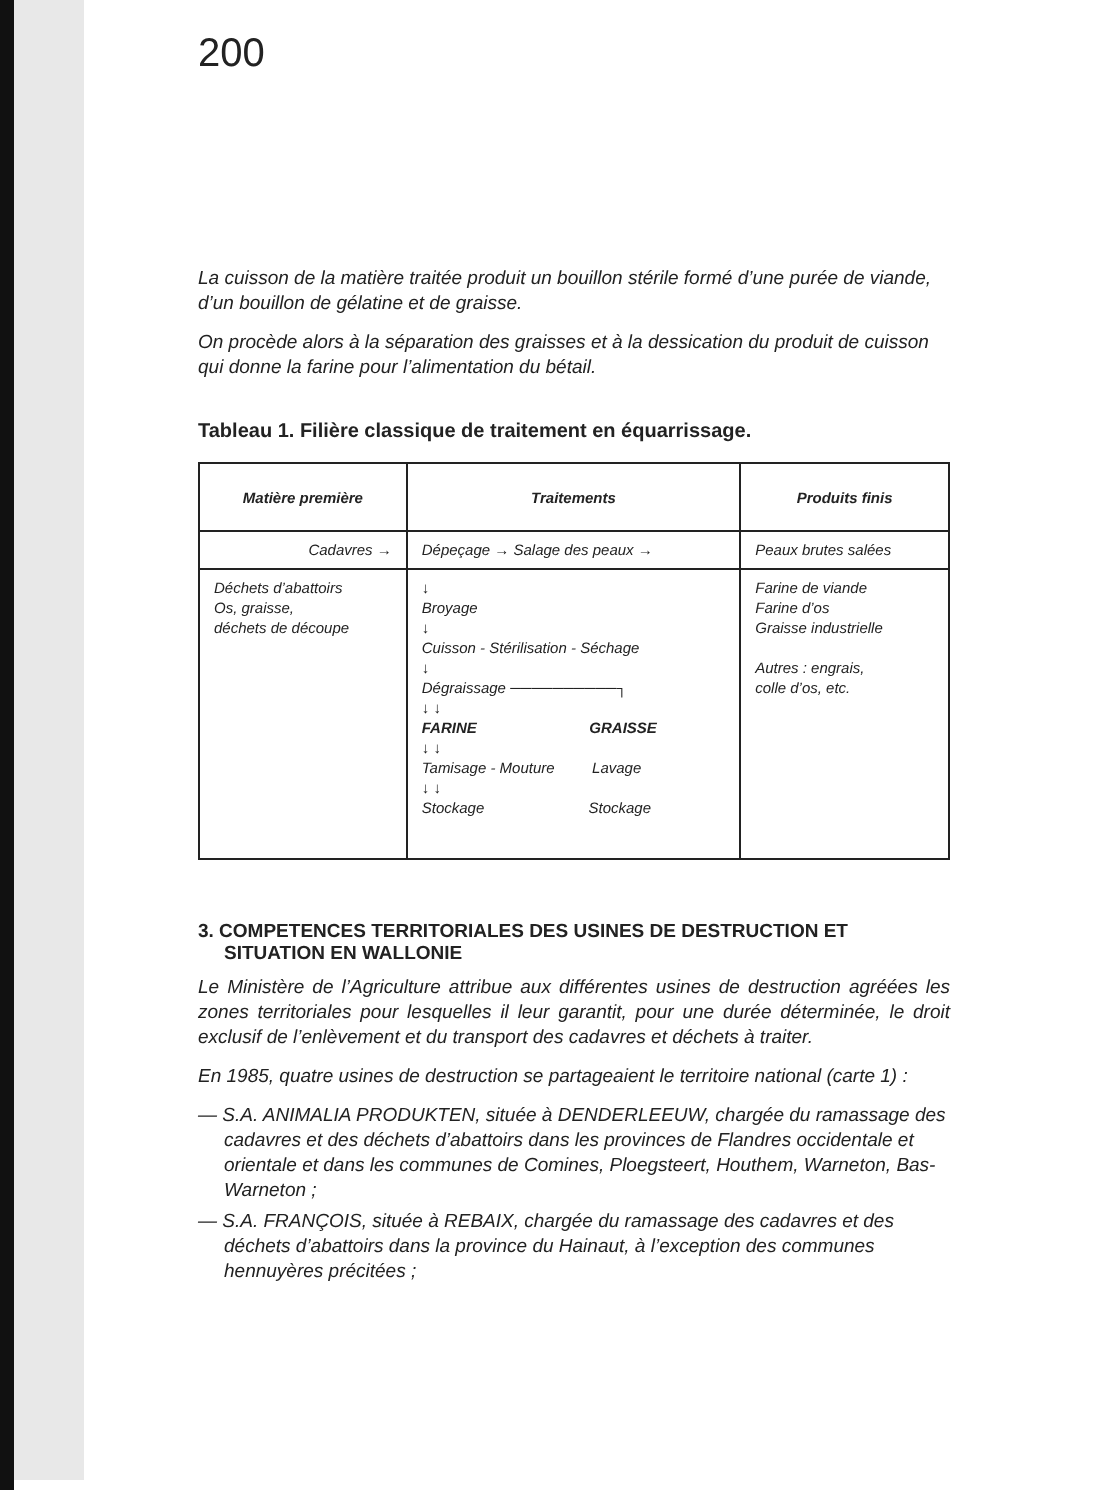200
La cuisson de la matière traitée produit un bouillon stérile formé d’une purée de viande, d’un bouillon de gélatine et de graisse.
On procède alors à la séparation des graisses et à la dessication du produit de cuisson qui donne la farine pour l’alimentation du bétail.
Tableau 1. Filière classique de traitement en équarrissage.
| Matière première | Traitements | Produits finis |
| --- | --- | --- |
| Cadavres → | Dépeçage → Salage des peaux → | Peaux brutes salées |
| Déchets d’abattoirs Os, graisse, déchets de découpe | ↓ Broyage ↓ Cuisson - Stérilisation - Séchage ↓ Dégraissage ──────────┐ ↓ ↓ FARINE GRAISSE ↓ ↓ Tamisage - Mouture Lavage ↓ ↓ Stockage Stockage | Farine de viande Farine d’os Graisse industrielle Autres : engrais, colle d’os, etc. |
3. COMPETENCES TERRITORIALES DES USINES DE DESTRUCTION ET SITUATION EN WALLONIE
Le Ministère de l’Agriculture attribue aux différentes usines de destruction agréées les zones territoriales pour lesquelles il leur garantit, pour une durée déterminée, le droit exclusif de l’enlèvement et du transport des cadavres et déchets à traiter.
En 1985, quatre usines de destruction se partageaient le territoire national (carte 1) :
— S.A. ANIMALIA PRODUKTEN, située à DENDERLEEUW, chargée du ramassage des cadavres et des déchets d’abattoirs dans les provinces de Flandres occidentale et orientale et dans les communes de Comines, Ploegsteert, Houthem, Warneton, Bas-Warneton ;
— S.A. FRANÇOIS, située à REBAIX, chargée du ramassage des cadavres et des déchets d’abattoirs dans la province du Hainaut, à l’exception des communes hennuyères précitées ;